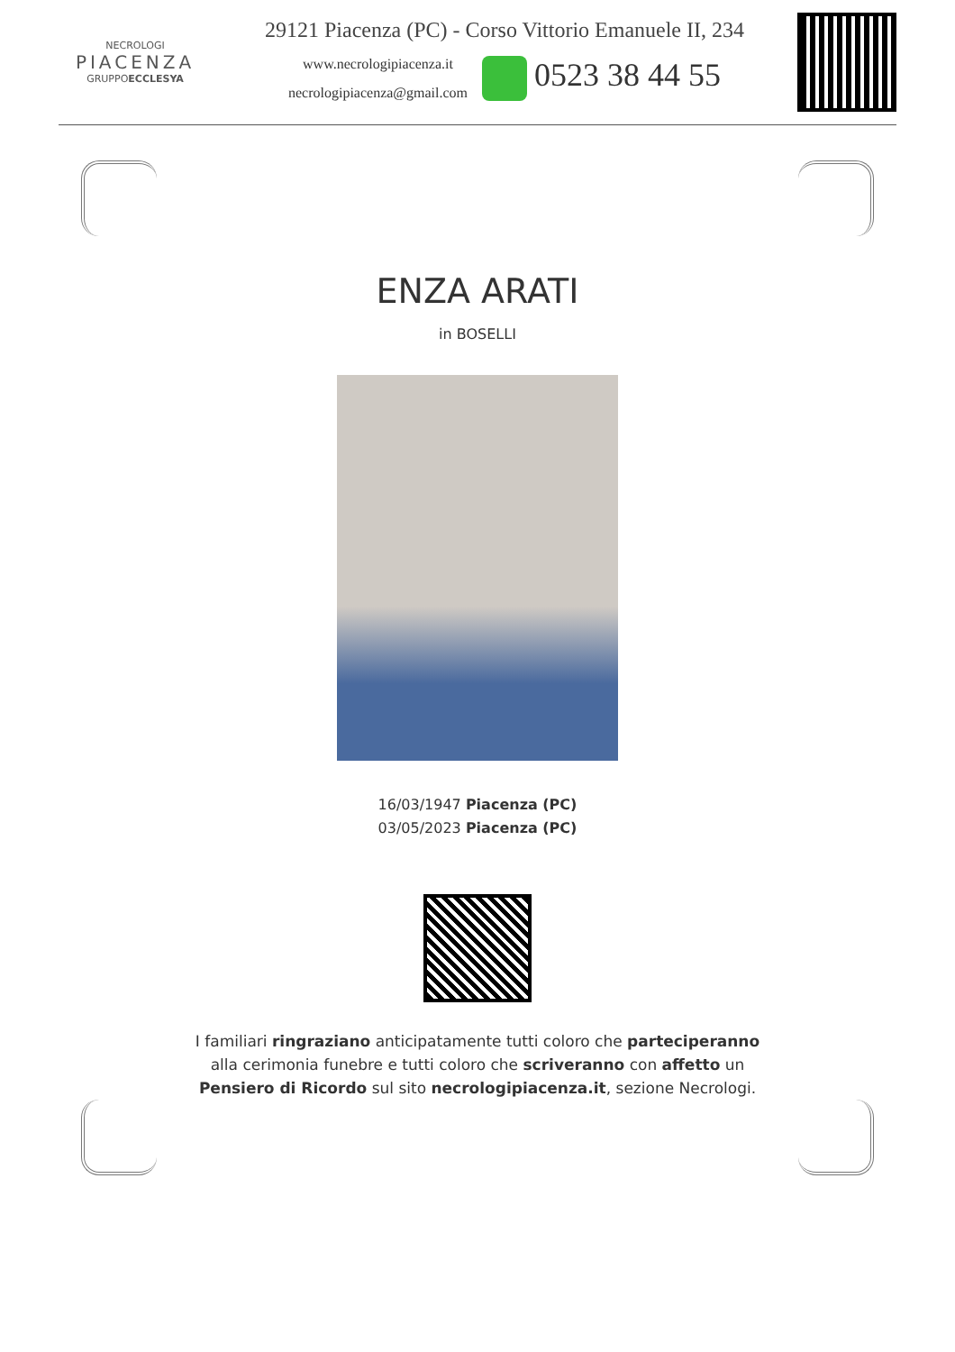NECROLOGI
PIACENZA
GRUPPOECCLESYA
29121 Piacenza (PC) - Corso Vittorio Emanuele II, 234
www.necrologipiacenza.it
necrologipiacenza@gmail.com
0523 38 44 55
ENZA ARATI
in BOSELLI
16/03/1947 Piacenza (PC)
03/05/2023 Piacenza (PC)
I familiari ringraziano anticipatamente tutti coloro che parteciperanno alla cerimonia funebre e tutti coloro che scriveranno con affetto un Pensiero di Ricordo sul sito necrologipiacenza.it, sezione Necrologi.